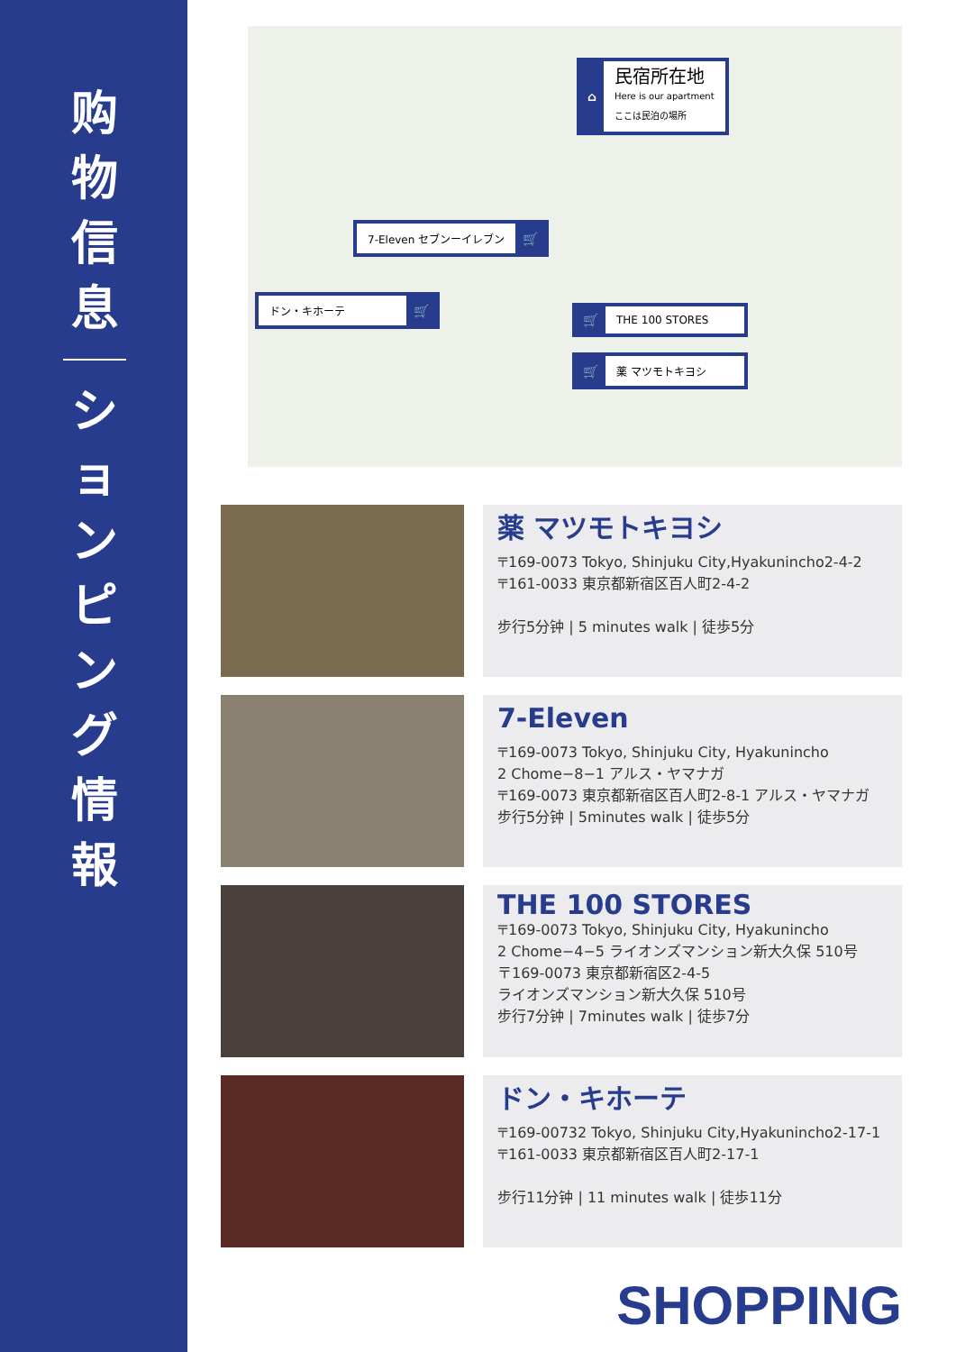购
物
信
息
シ
ョ
ン
ピ
ン
グ
情
報
⌂ 民宿所在地
Here is our apartment
ここは民泊の場所
7-Eleven セブンーイレブン 🛒
ドン・キホーテ 🛒
🛒 THE 100 STORES
🛒 薬 マツモトキヨシ
薬 マツモトキヨシ
〒169-0073 Tokyo, Shinjuku City,Hyakunincho2-4-2
〒161-0033 東京都新宿区百人町2-4-2
步行5分钟 | 5 minutes walk | 徒歩5分
7-Eleven
〒169-0073 Tokyo, Shinjuku City, Hyakunincho
2 Chome−8−1 アルス・ヤマナガ
〒169-0073 東京都新宿区百人町2-8-1 アルス・ヤマナガ
步行5分钟 | 5minutes walk | 徒歩5分
THE 100 STORES
〒169-0073 Tokyo, Shinjuku City, Hyakunincho
2 Chome−4−5 ライオンズマンション新大久保 510号
〒169-0073 東京都新宿区2-4-5
ライオンズマンション新大久保 510号
步行7分钟 | 7minutes walk | 徒歩7分
ドン・キホーテ
〒169-00732 Tokyo, Shinjuku City,Hyakunincho2-17-1
〒161-0033 東京都新宿区百人町2-17-1
步行11分钟 | 11 minutes walk | 徒歩11分
SHOPPING